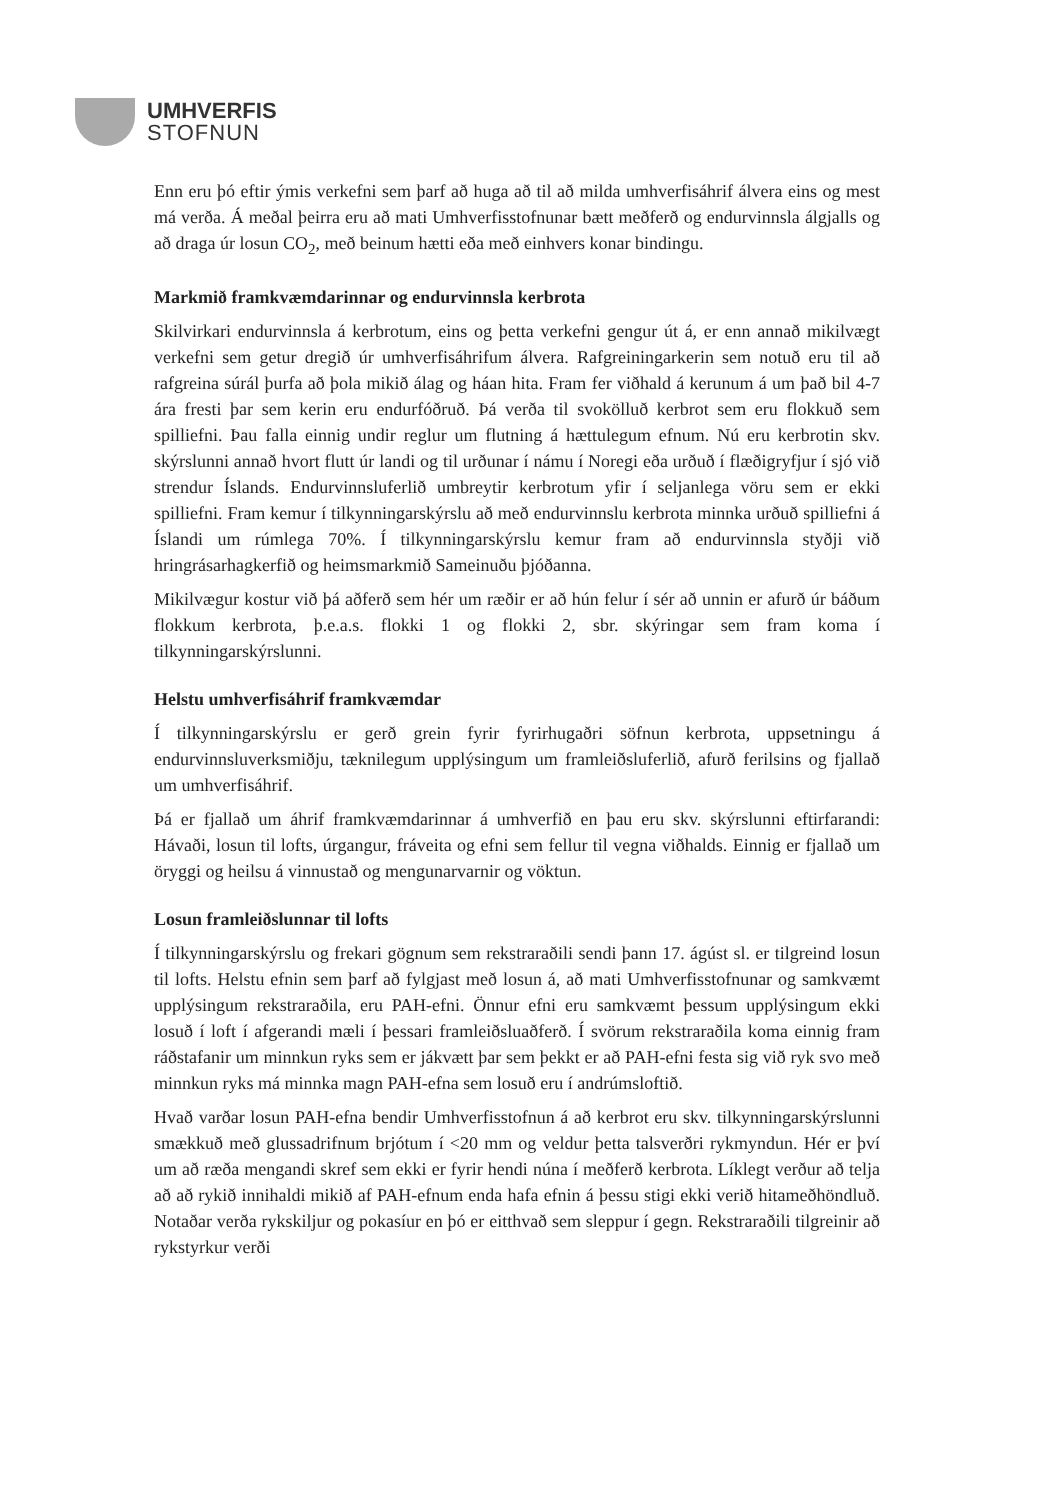UMHVERFIS
STOFNUN
Enn eru þó eftir ýmis verkefni sem þarf að huga að til að milda umhverfisáhrif álvera eins og mest má verða. Á meðal þeirra eru að mati Umhverfisstofnunar bætt meðferð og endurvinnsla álgjalls og að draga úr losun CO<sub>2</sub>, með beinum hætti eða með einhvers konar bindingu.
Markmið framkvæmdarinnar og endurvinnsla kerbrota
Skilvirkari endurvinnsla á kerbrotum, eins og þetta verkefni gengur út á, er enn annað mikilvægt verkefni sem getur dregið úr umhverfisáhrifum álvera. Rafgreiningarkerin sem notuð eru til að rafgreina súrál þurfa að þola mikið álag og háan hita. Fram fer viðhald á kerunum á um það bil 4-7 ára fresti þar sem kerin eru endurfóðruð. Þá verða til svokölluð kerbrot sem eru flokkuð sem spilliefni. Þau falla einnig undir reglur um flutning á hættulegum efnum. Nú eru kerbrotin skv. skýrslunni annað hvort flutt úr landi og til urðunar í námu í Noregi eða urðuð í flæðigryfjur í sjó við strendur Íslands. Endurvinnsluferlið umbreytir kerbrotum yfir í seljanlega vöru sem er ekki spilliefni. Fram kemur í tilkynningarskýrslu að með endurvinnslu kerbrota minnka urðuð spilliefni á Íslandi um rúmlega 70%. Í tilkynningarskýrslu kemur fram að endurvinnsla styðji við hringrásarhagkerfið og heimsmarkmið Sameinuðu þjóðanna.
Mikilvægur kostur við þá aðferð sem hér um ræðir er að hún felur í sér að unnin er afurð úr báðum flokkum kerbrota, þ.e.a.s. flokki 1 og flokki 2, sbr. skýringar sem fram koma í tilkynningarskýrslunni.
Helstu umhverfisáhrif framkvæmdar
Í tilkynningarskýrslu er gerð grein fyrir fyrirhugaðri söfnun kerbrota, uppsetningu á endurvinnsluverksmiðju, tæknilegum upplýsingum um framleiðsluferlið, afurð ferilsins og fjallað um umhverfisáhrif.
Þá er fjallað um áhrif framkvæmdarinnar á umhverfið en þau eru skv. skýrslunni eftirfarandi: Hávaði, losun til lofts, úrgangur, fráveita og efni sem fellur til vegna viðhalds. Einnig er fjallað um öryggi og heilsu á vinnustað og mengunarvarnir og vöktun.
Losun framleiðslunnar til lofts
Í tilkynningarskýrslu og frekari gögnum sem rekstraraðili sendi þann 17. ágúst sl. er tilgreind losun til lofts. Helstu efnin sem þarf að fylgjast með losun á, að mati Umhverfisstofnunar og samkvæmt upplýsingum rekstraraðila, eru PAH-efni. Önnur efni eru samkvæmt þessum upplýsingum ekki losuð í loft í afgerandi mæli í þessari framleiðsluaðferð. Í svörum rekstraraðila koma einnig fram ráðstafanir um minnkun ryks sem er jákvætt þar sem þekkt er að PAH-efni festa sig við ryk svo með minnkun ryks má minnka magn PAH-efna sem losuð eru í andrúmsloftið.
Hvað varðar losun PAH-efna bendir Umhverfisstofnun á að kerbrot eru skv. tilkynningarskýrslunni smækkuð með glussadrifnum brjótum í <20 mm og veldur þetta talsverðri rykmyndun. Hér er því um að ræða mengandi skref sem ekki er fyrir hendi núna í meðferð kerbrota. Líklegt verður að telja að að rykið innihaldi mikið af PAH-efnum enda hafa efnin á þessu stigi ekki verið hitameðhöndluð. Notaðar verða rykskiljur og pokasíur en þó er eitthvað sem sleppur í gegn. Rekstraraðili tilgreinir að rykstyrkur verði